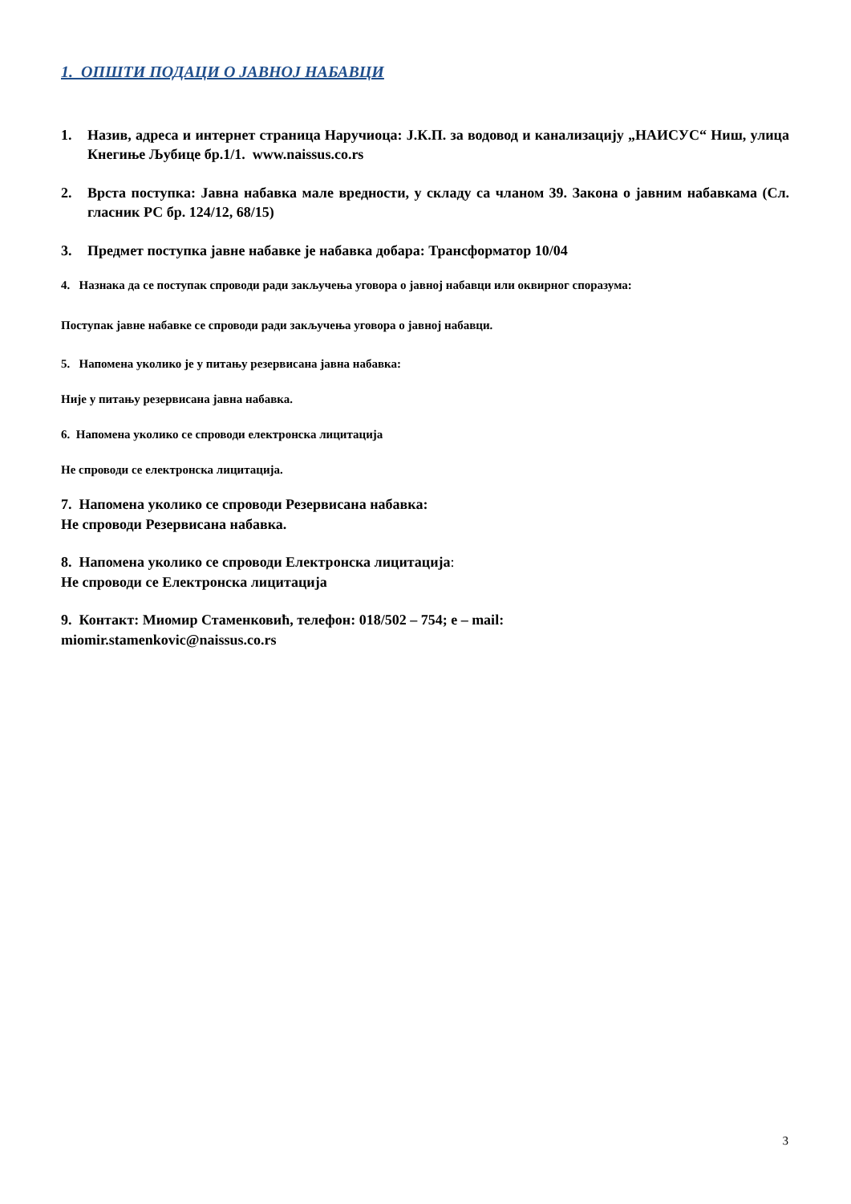1. ОПШТИ ПОДАЦИ О ЈАВНОЈ НАБАВЦИ
1. Назив, адреса и интернет страница Наручиоца: Ј.К.П. за водовод и канализацију „НАИСУС“ Ниш, улица Кнегиње Љубице бр.1/1. www.naissus.co.rs
2. Врста поступка: Јавна набавка мале вредности, у складу са чланом 39. Закона о јавним набавкама (Сл. гласник РС бр. 124/12, 68/15)
3. Предмет поступка јавне набавке је набавка добара: Трансформатор 10/04
4. Назнака да се поступак спроводи ради закључења уговора о јавној набавци или оквирног споразума:
Поступак јавне набавке се спроводи ради закључења уговора о јавној набавци.
5. Напомена уколико је у питању резервисана јавна набавка:
Није у питању резервисана јавна набавка.
6. Напомена уколико се спроводи електронска лицитација
Не спроводи се електронска лицитација.
7. Напомена уколико се спроводи Резервисана набавка:
Не спроводи Резервисана набавка.
8. Напомена уколико се спроводи Електронска лицитација:
Не спроводи се Електронска лицитација
9. Контакт: Миомир Стаменковић, телефон: 018/502 – 754; e – mail:
miomir.stamenkovic@naissus.co.rs
3